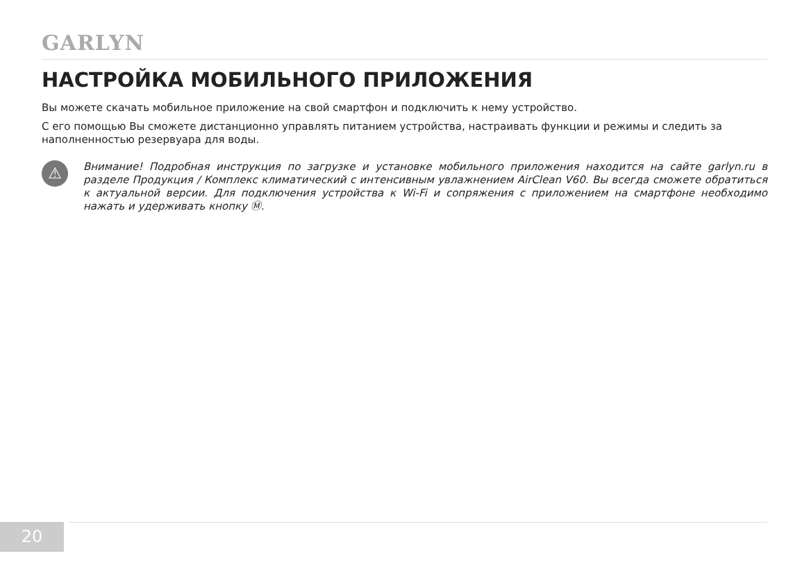GARLYN
НАСТРОЙКА МОБИЛЬНОГО ПРИЛОЖЕНИЯ
Вы можете скачать мобильное приложение на свой смартфон и подключить к нему устройство.
С его помощью Вы сможете дистанционно управлять питанием устройства, настраивать функции и режимы и следить за наполненностью резервуара для воды.
⚠
Внимание! Подробная инструкция по загрузке и установке мобильного приложения находится на сайте garlyn.ru в разделе Продукция / Комплекс климатический с интенсивным увлажнением AirClean V60. Вы всегда сможете обратиться к актуальной версии. Для подключения устройства к Wi-Fi и сопряжения с приложением на смартфоне необходимо нажать и удерживать кнопку Ⓜ.
20